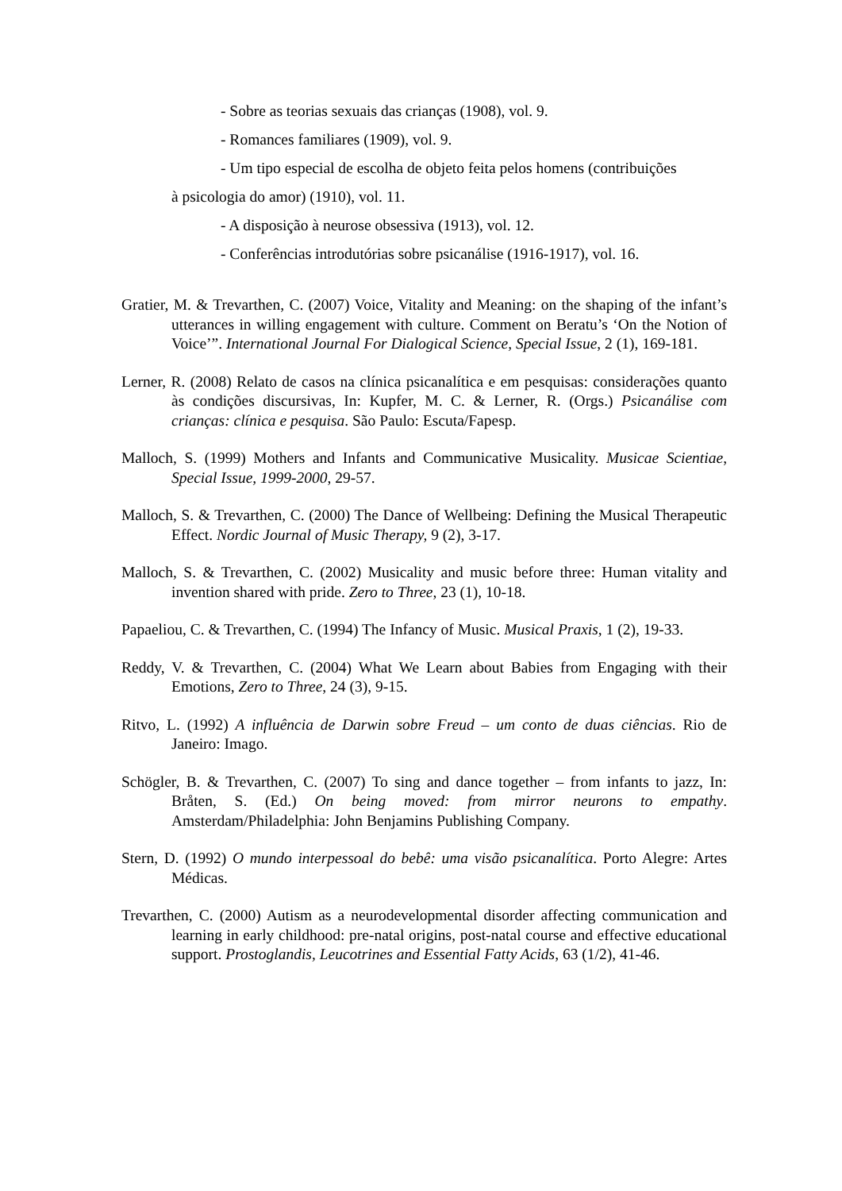- Sobre as teorias sexuais das crianças (1908), vol. 9.
- Romances familiares (1909), vol. 9.
- Um tipo especial de escolha de objeto feita pelos homens (contribuições
à psicologia do amor) (1910), vol. 11.
- A disposição à neurose obsessiva (1913), vol. 12.
- Conferências introdutórias sobre psicanálise (1916-1917), vol. 16.
Gratier, M. & Trevarthen, C. (2007) Voice, Vitality and Meaning: on the shaping of the infant’s utterances in willing engagement with culture. Comment on Beratu’s ‘On the Notion of Voice’”. International Journal For Dialogical Science, Special Issue, 2 (1), 169-181.
Lerner, R. (2008) Relato de casos na clínica psicanalítica e em pesquisas: considerações quanto às condições discursivas, In: Kupfer, M. C. & Lerner, R. (Orgs.) Psicanálise com crianças: clínica e pesquisa. São Paulo: Escuta/Fapesp.
Malloch, S. (1999) Mothers and Infants and Communicative Musicality. Musicae Scientiae, Special Issue, 1999-2000, 29-57.
Malloch, S. & Trevarthen, C. (2000) The Dance of Wellbeing: Defining the Musical Therapeutic Effect. Nordic Journal of Music Therapy, 9 (2), 3-17.
Malloch, S. & Trevarthen, C. (2002) Musicality and music before three: Human vitality and invention shared with pride. Zero to Three, 23 (1), 10-18.
Papaeliou, C. & Trevarthen, C. (1994) The Infancy of Music. Musical Praxis, 1 (2), 19-33.
Reddy, V. & Trevarthen, C. (2004) What We Learn about Babies from Engaging with their Emotions, Zero to Three, 24 (3), 9-15.
Ritvo, L. (1992) A influência de Darwin sobre Freud – um conto de duas ciências. Rio de Janeiro: Imago.
Schögler, B. & Trevarthen, C. (2007) To sing and dance together – from infants to jazz, In: Bråten, S. (Ed.) On being moved: from mirror neurons to empathy. Amsterdam/Philadelphia: John Benjamins Publishing Company.
Stern, D. (1992) O mundo interpessoal do bebê: uma visão psicanalítica. Porto Alegre: Artes Médicas.
Trevarthen, C. (2000) Autism as a neurodevelopmental disorder affecting communication and learning in early childhood: pre-natal origins, post-natal course and effective educational support. Prostoglandis, Leucotrines and Essential Fatty Acids, 63 (1/2), 41-46.